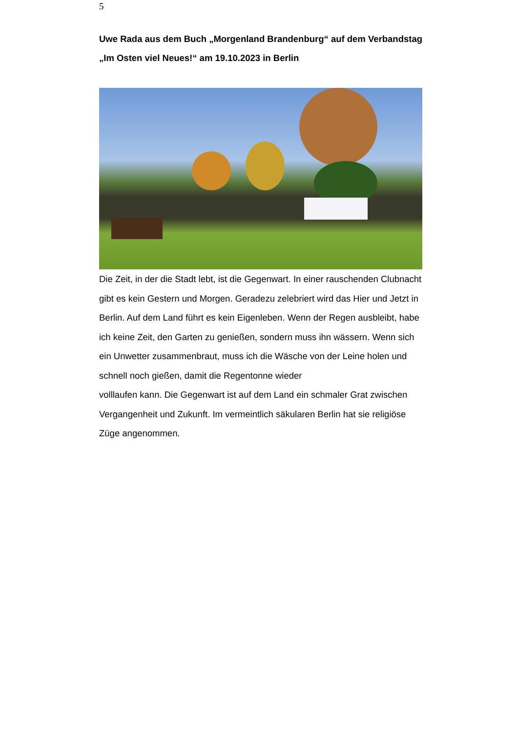5
Uwe Rada aus dem Buch „Morgenland Brandenburg“ auf dem Verbandstag „Im Osten viel Neues!“ am 19.10.2023 in Berlin
Die Zeit, in der die Stadt lebt, ist die Gegenwart. In einer rauschenden Clubnacht gibt es kein Gestern und Morgen. Geradezu zelebriert wird das Hier und Jetzt in Berlin. Auf dem Land führt es kein Eigenleben. Wenn der Regen ausbleibt, habe ich keine Zeit, den Garten zu genießen, sondern muss ihn wässern. Wenn sich ein Unwetter zusammenbraut, muss ich die Wäsche von der Leine holen und schnell noch gießen, damit die Regentonne wieder
volllaufen kann. Die Gegenwart ist auf dem Land ein schmaler Grat zwischen Vergangenheit und Zukunft. Im vermeintlich säkularen Berlin hat sie religiöse Züge angenommen.